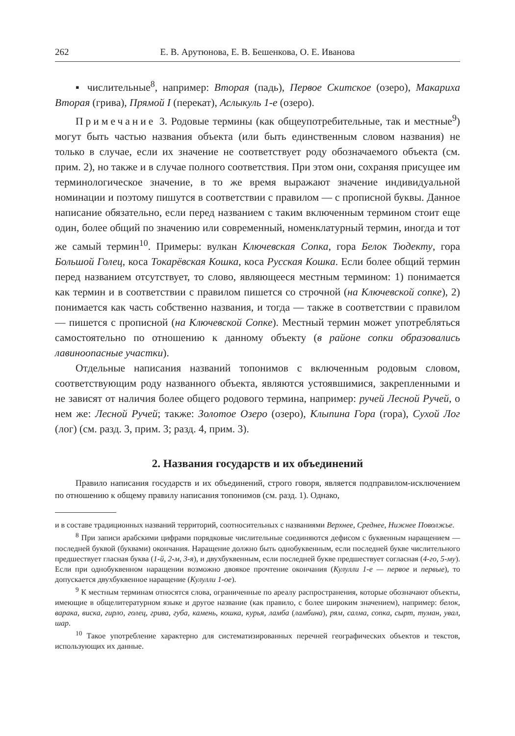262 Е. В. Арутюнова, Е. В. Бешенкова, О. Е. Иванова
▪ числительные<sup>8</sup>, например: Вторая (падь), Первое Скитское (озеро), Макариха Вторая (грива), Прямой I (перекат), Аслыкуль 1-е (озеро).
Примечание 3. Родовые термины (как общеупотребительные, так и местные<sup>9</sup>) могут быть частью названия объекта (или быть единственным словом названия) не только в случае, если их значение не соответствует роду обозначаемого объекта (см. прим. 2), но также и в случае полного соответствия. При этом они, сохраняя присущее им терминологическое значение, в то же время выражают значение индивидуальной номинации и поэтому пишутся в соответствии с правилом — с прописной буквы. Данное написание обязательно, если перед названием с таким включенным термином стоит еще один, более общий по значению или современный, номенклатурный термин, иногда и тот же самый термин<sup>10</sup>. Примеры: вулкан Ключевская Сопка, гора Белок Тюдекту, гора Большой Голец, коса Токарёвская Кошка, коса Русская Кошка. Если более общий термин перед названием отсутствует, то слово, являющееся местным термином: 1) понимается как термин и в соответствии с правилом пишется со строчной (на Ключевской сопке), 2) понимается как часть собственно названия, и тогда — также в соответствии с правилом — пишется с прописной (на Ключевской Сопке). Местный термин может употребляться самостоятельно по отношению к данному объекту (в районе сопки образовались лавиноопасные участки).
Отдельные написания названий топонимов с включенным родовым словом, соответствующим роду названного объекта, являются устоявшимися, закрепленными и не зависят от наличия более общего родового термина, например: ручей Лесной Ручей, о нем же: Лесной Ручей; также: Золотое Озеро (озеро), Клыпина Гора (гора), Сухой Лог (лог) (см. разд. 3, прим. 3; разд. 4, прим. 3).
2. Названия государств и их объединений
Правило написания государств и их объединений, строго говоря, является подправилом-исключением по отношению к общему правилу написания топонимов (см. разд. 1). Однако,
и в составе традиционных названий территорий, соотносительных с названиями Верхнее, Среднее, Нижнее Поволжье.
<sup>8</sup> При записи арабскими цифрами порядковые числительные соединяются дефисом с буквенным наращением — последней буквой (буквами) окончания. Наращение должно быть однобуквенным, если последней букве числительного предшествует гласная буква (1-й, 2-м, 3-я), и двухбуквенным, если последней букве предшествует согласная (4-го, 5-му). Если при однобуквенном наращении возможно двоякое прочтение окончания (Кулулли 1-е — первое и первые), то допускается двухбуквенное наращение (Кулулли 1-ое).
<sup>9</sup> К местным терминам относятся слова, ограниченные по ареалу распространения, которые обозначают объекты, имеющие в общелитературном языке и другое название (как правило, с более широким значением), например: белок, варака, виска, гирло, голец, грива, губа, камень, кошка, курья, ламба (ламбина), рям, салма, сопка, сырт, туман, увал, шар.
<sup>10</sup> Такое употребление характерно для систематизированных перечней географических объектов и текстов, использующих их данные.